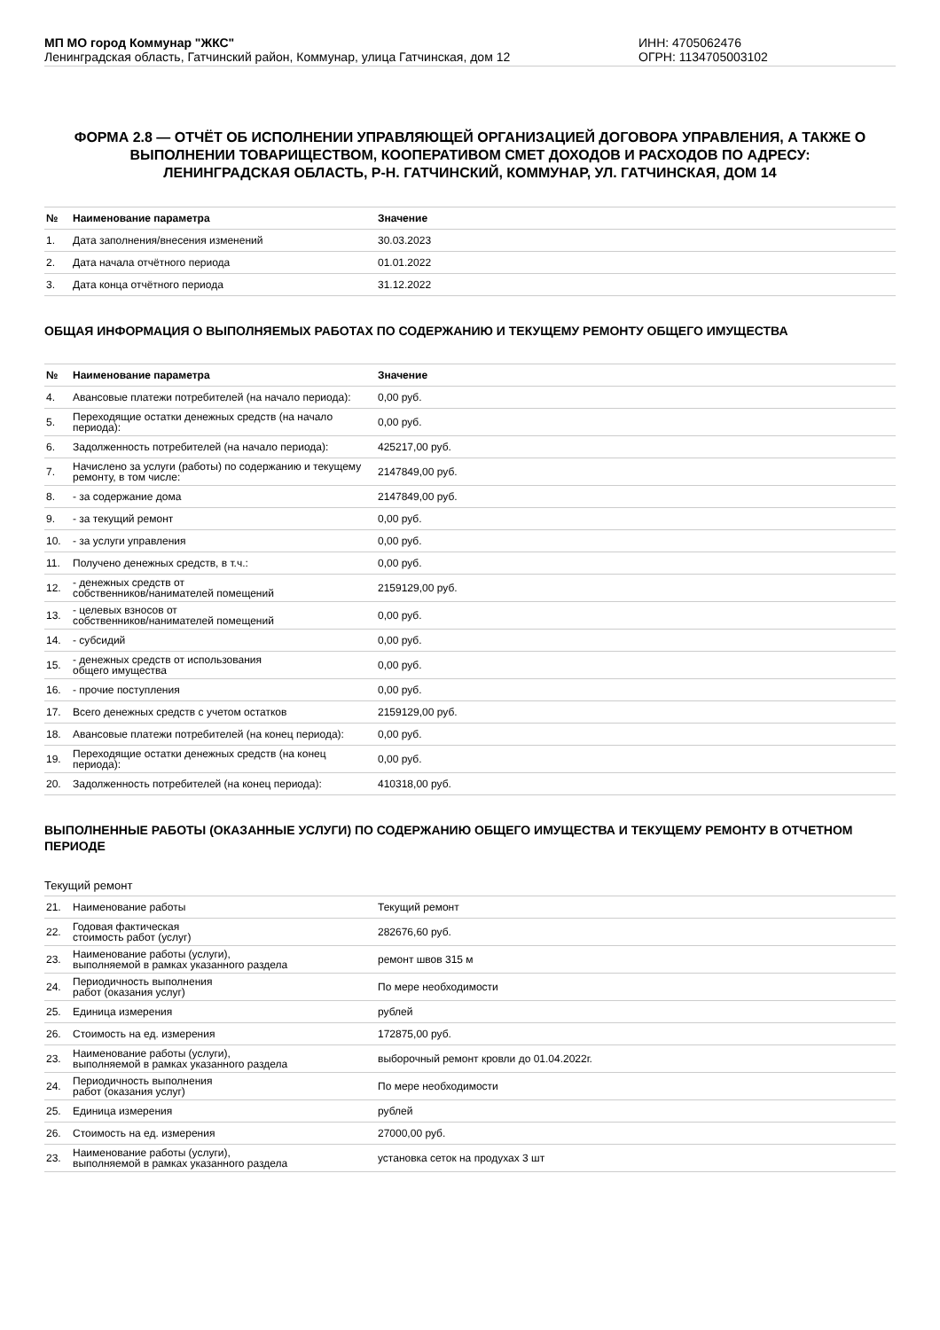МП МО город Коммунар "ЖКС"
Ленинградская область, Гатчинский район, Коммунар, улица Гатчинская, дом 12
ИНН: 4705062476
ОГРН: 1134705003102
ФОРМА 2.8 — ОТЧЁТ ОБ ИСПОЛНЕНИИ УПРАВЛЯЮЩЕЙ ОРГАНИЗАЦИЕЙ ДОГОВОРА УПРАВЛЕНИЯ, А ТАКЖЕ О ВЫПОЛНЕНИИ ТОВАРИЩЕСТВОМ, КООПЕРАТИВОМ СМЕТ ДОХОДОВ И РАСХОДОВ ПО АДРЕСУ:
ЛЕНИНГРАДСКАЯ ОБЛАСТЬ, Р-Н. ГАТЧИНСКИЙ, КОММУНАР, УЛ. ГАТЧИНСКАЯ, ДОМ 14
| № | Наименование параметра | Значение |
| --- | --- | --- |
| 1. | Дата заполнения/внесения изменений | 30.03.2023 |
| 2. | Дата начала отчётного периода | 01.01.2022 |
| 3. | Дата конца отчётного периода | 31.12.2022 |
ОБЩАЯ ИНФОРМАЦИЯ О ВЫПОЛНЯЕМЫХ РАБОТАХ ПО СОДЕРЖАНИЮ И ТЕКУЩЕМУ РЕМОНТУ ОБЩЕГО ИМУЩЕСТВА
| № | Наименование параметра | Значение |
| --- | --- | --- |
| 4. | Авансовые платежи потребителей (на начало периода): | 0,00 руб. |
| 5. | Переходящие остатки денежных средств (на начало периода): | 0,00 руб. |
| 6. | Задолженность потребителей (на начало периода): | 425217,00 руб. |
| 7. | Начислено за услуги (работы) по содержанию и текущему ремонту, в том числе: | 2147849,00 руб. |
| 8. | - за содержание дома | 2147849,00 руб. |
| 9. | - за текущий ремонт | 0,00 руб. |
| 10. | - за услуги управления | 0,00 руб. |
| 11. | Получено денежных средств, в т.ч.: | 0,00 руб. |
| 12. | - денежных средств от собственников/нанимателей помещений | 2159129,00 руб. |
| 13. | - целевых взносов от собственников/нанимателей помещений | 0,00 руб. |
| 14. | - субсидий | 0,00 руб. |
| 15. | - денежных средств от использования общего имущества | 0,00 руб. |
| 16. | - прочие поступления | 0,00 руб. |
| 17. | Всего денежных средств с учетом остатков | 2159129,00 руб. |
| 18. | Авансовые платежи потребителей (на конец периода): | 0,00 руб. |
| 19. | Переходящие остатки денежных средств (на конец периода): | 0,00 руб. |
| 20. | Задолженность потребителей (на конец периода): | 410318,00 руб. |
ВЫПОЛНЕННЫЕ РАБОТЫ (ОКАЗАННЫЕ УСЛУГИ) ПО СОДЕРЖАНИЮ ОБЩЕГО ИМУЩЕСТВА И ТЕКУЩЕМУ РЕМОНТУ В ОТЧЕТНОМ ПЕРИОДЕ
Текущий ремонт
| 21. | Наименование работы | Текущий ремонт |
| 22. | Годовая фактическая стоимость работ (услуг) | 282676,60 руб. |
| 23. | Наименование работы (услуги), выполняемой в рамках указанного раздела | ремонт швов 315 м |
| 24. | Периодичность выполнения работ (оказания услуг) | По мере необходимости |
| 25. | Единица измерения | рублей |
| 26. | Стоимость на ед. измерения | 172875,00 руб. |
| 23. | Наименование работы (услуги), выполняемой в рамках указанного раздела | выборочный ремонт кровли до 01.04.2022г. |
| 24. | Периодичность выполнения работ (оказания услуг) | По мере необходимости |
| 25. | Единица измерения | рублей |
| 26. | Стоимость на ед. измерения | 27000,00 руб. |
| 23. | Наименование работы (услуги), выполняемой в рамках указанного раздела | установка сеток на продухах 3 шт |